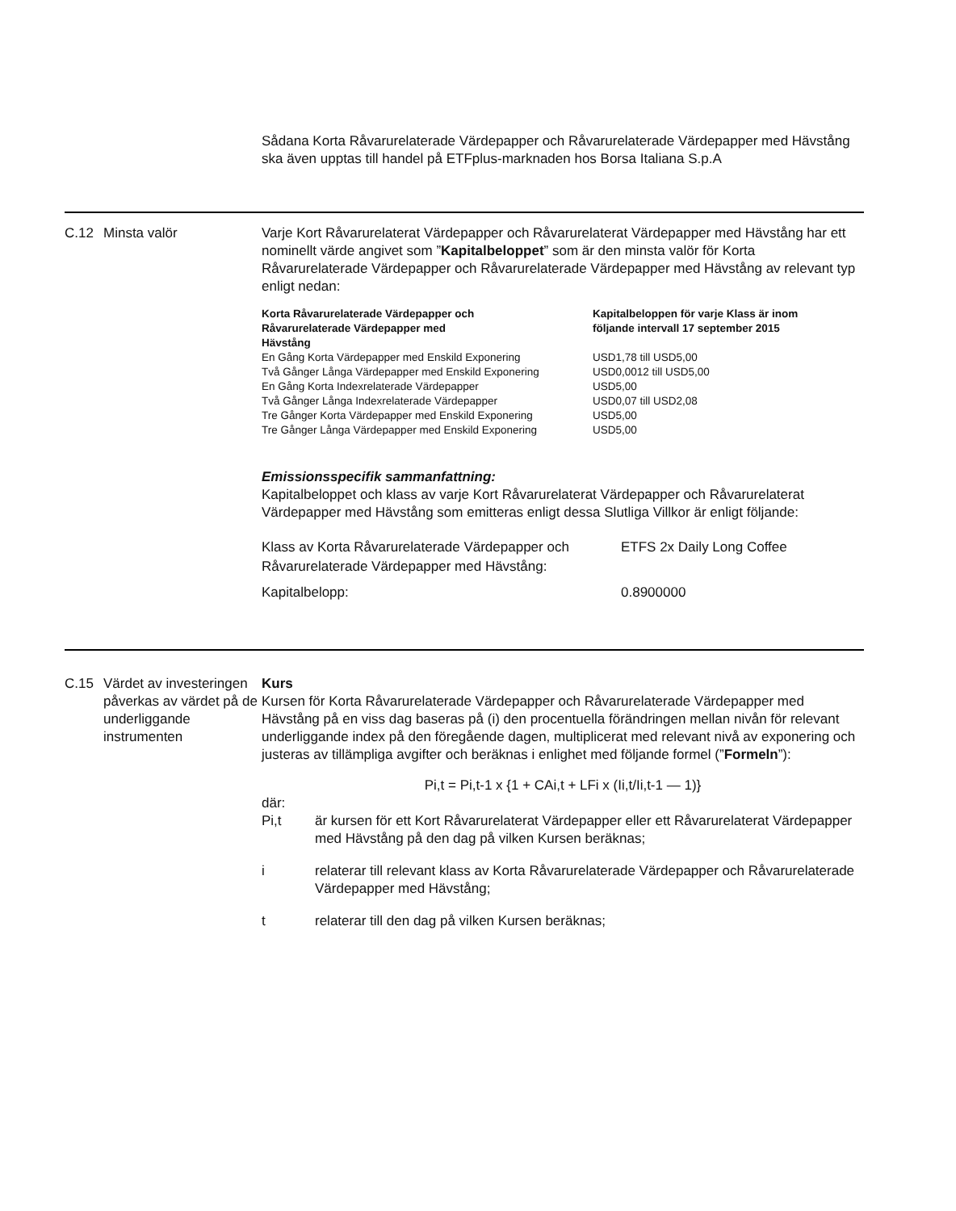Sådana Korta Råvarurelaterade Värdepapper och Råvarurelaterade Värdepapper med Hävstång ska även upptas till handel på ETFplus-marknaden hos Borsa Italiana S.p.A
C.12 Minsta valör Varje Kort Råvarurelaterat Värdepapper och Råvarurelaterat Värdepapper med Hävstång har ett nominellt värde angivet som ”Kapitalbeloppet” som är den minsta valör för Korta Råvarurelaterade Värdepapper och Råvarurelaterade Värdepapper med Hävstång av relevant typ enligt nedan:
| Korta Råvarurelaterade Värdepapper och Råvarurelaterade Värdepapper med Hävstång | Kapitalbeloppen för varje Klass är inom följande intervall 17 september 2015 |
| --- | --- |
| En Gång Korta Värdepapper med Enskild Exponering | USD1,78 till USD5,00 |
| Två Gånger Långa Värdepapper med Enskild Exponering | USD0,0012 till USD5,00 |
| En Gång Korta Indexrelaterade Värdepapper | USD5,00 |
| Två Gånger Långa Indexrelaterade Värdepapper | USD0,07 till USD2,08 |
| Tre Gånger Korta Värdepapper med Enskild Exponering | USD5,00 |
| Tre Gånger Långa Värdepapper med Enskild Exponering | USD5,00 |
Emissionsspecifik sammanfattning:
Kapitalbeloppet och klass av varje Kort Råvarurelaterat Värdepapper och Råvarurelaterat Värdepapper med Hävstång som emitteras enligt dessa Slutliga Villkor är enligt följande:
| Klass av Korta Råvarurelaterade Värdepapper och Råvarurelaterade Värdepapper med Hävstång: | ETFS 2x Daily Long Coffee |
| Kapitalbelopp: | 0.8900000 |
C.15 Värdet av investeringen påverkas av värdet på de underliggande instrumenten
Kurs
Kursen för Korta Råvarurelaterade Värdepapper och Råvarurelaterade Värdepapper med Hävstång på en viss dag baseras på (i) den procentuella förändringen mellan nivån för relevant underliggande index på den föregående dagen, multiplicerat med relevant nivå av exponering och justeras av tillämpliga avgifter och beräknas i enlighet med följande formel (”Formeln”):
Pi,t = Pi,t-1 x {1 + CAi,t + LFi x (Ii,t/Ii,t-1 — 1)}
där:
Pi,t är kursen för ett Kort Råvarurelaterat Värdepapper eller ett Råvarurelaterat Värdepapper med Hävstång på den dag på vilken Kursen beräknas;
i relaterar till relevant klass av Korta Råvarurelaterade Värdepapper och Råvarurelaterade Värdepapper med Hävstång;
t relaterar till den dag på vilken Kursen beräknas;